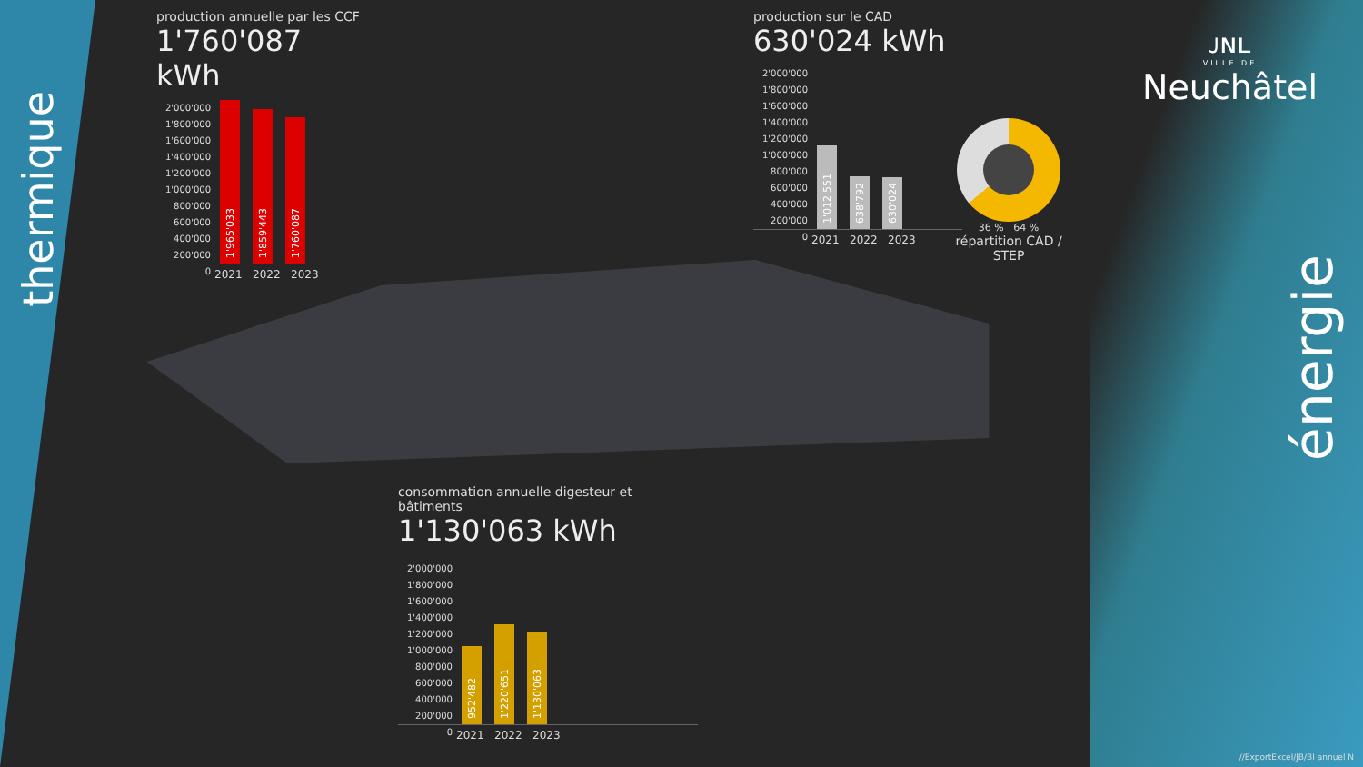thermique
énergie
ᴊɴʟ
VILLE DE
Neuchâtel
production annuelle par les CCF
1'760'087 kWh
2'000'000
1'800'000
1'600'000
1'400'000
1'200'000
1'000'000
800'000
600'000
400'000
200'000
0
1'965'033
1'859'443
1'760'087
2021 2022 2023
production sur le CAD
630'024 kWh
2'000'000
1'800'000
1'600'000
1'400'000
1'200'000
1'000'000
800'000
600'000
400'000
200'000
0
1'012'551
638'792
630'024
2021 2022 2023
36 % 64 %
répartition CAD / STEP
consommation annuelle digesteur et bâtiments
1'130'063 kWh
2'000'000
1'800'000
1'600'000
1'400'000
1'200'000
1'000'000
800'000
600'000
400'000
200'000
0
952'482
1'220'651
1'130'063
2021 2022 2023
//ExportExcel/JB/BI annuel N